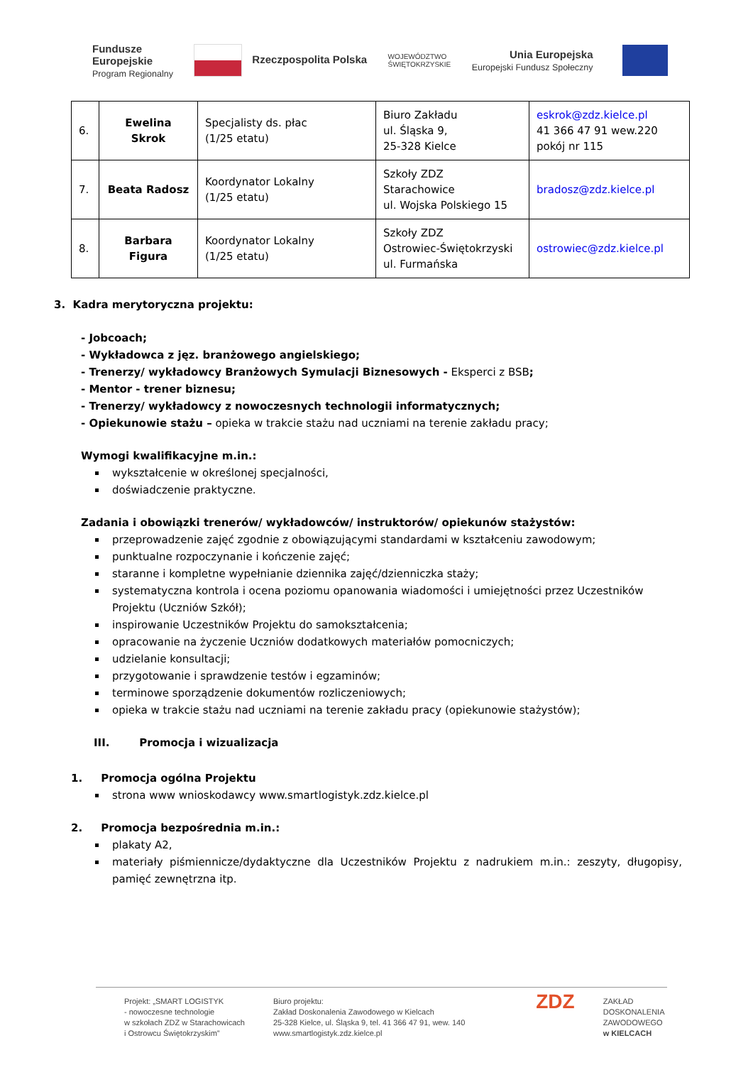Fundusze
Europejskie
Program Regionalny
Rzeczpospolita Polska
WOJEWÓDZTWO
ŚWIĘTOKRZYSKIE
Unia Europejska
Europejski Fundusz Społeczny
| 6. | Ewelina Skrok | Specjalisty ds. płac (1/25 etatu) | Biuro Zakładu ul. Śląska 9, 25-328 Kielce | eskrok@zdz.kielce.pl 41 366 47 91 wew.220 pokój nr 115 |
| 7. | Beata Radosz | Koordynator Lokalny (1/25 etatu) | Szkoły ZDZ Starachowice ul. Wojska Polskiego 15 | bradosz@zdz.kielce.pl |
| 8. | Barbara Figura | Koordynator Lokalny (1/25 etatu) | Szkoły ZDZ Ostrowiec-Świętokrzyski ul. Furmańska | ostrowiec@zdz.kielce.pl |
3. Kadra merytoryczna projektu:
- Jobcoach;
- Wykładowca z jęz. branżowego angielskiego;
- Trenerzy/ wykładowcy Branżowych Symulacji Biznesowych - Eksperci z BSB;
- Mentor - trener biznesu;
- Trenerzy/ wykładowcy z nowoczesnych technologii informatycznych;
- Opiekunowie stażu – opieka w trakcie stażu nad uczniami na terenie zakładu pracy;
Wymogi kwalifikacyjne m.in.:
wykształcenie w określonej specjalności,
doświadczenie praktyczne.
Zadania i obowiązki trenerów/ wykładowców/ instruktorów/ opiekunów stażystów:
przeprowadzenie zajęć zgodnie z obowiązującymi standardami w kształceniu zawodowym;
punktualne rozpoczynanie i kończenie zajęć;
staranne i kompletne wypełnianie dziennika zajęć/dzienniczka staży;
systematyczna kontrola i ocena poziomu opanowania wiadomości i umiejętności przez Uczestników Projektu (Uczniów Szkół);
inspirowanie Uczestników Projektu do samokształcenia;
opracowanie na życzenie Uczniów dodatkowych materiałów pomocniczych;
udzielanie konsultacji;
przygotowanie i sprawdzenie testów i egzaminów;
terminowe sporządzenie dokumentów rozliczeniowych;
opieka w trakcie stażu nad uczniami na terenie zakładu pracy (opiekunowie stażystów);
III. Promocja i wizualizacja
1. Promocja ogólna Projektu
strona www wnioskodawcy www.smartlogistyk.zdz.kielce.pl
2. Promocja bezpośrednia m.in.:
plakaty A2,
materiały piśmiennicze/dydaktyczne dla Uczestników Projektu z nadrukiem m.in.: zeszyty, długopisy, pamięć zewnętrzna itp.
Projekt: „SMART LOGISTYK
- nowoczesne technologie
w szkołach ZDZ w Starachowicach
i Ostrowcu Świętokrzyskim”
Biuro projektu:
Zakład Doskonalenia Zawodowego w Kielcach
25-328 Kielce, ul. Śląska 9, tel. 41 366 47 91, wew. 140
www.smartlogistyk.zdz.kielce.pl
ZDZ
ZAKŁAD
DOSKONALENIA
ZAWODOWEGO
w KIELCACH